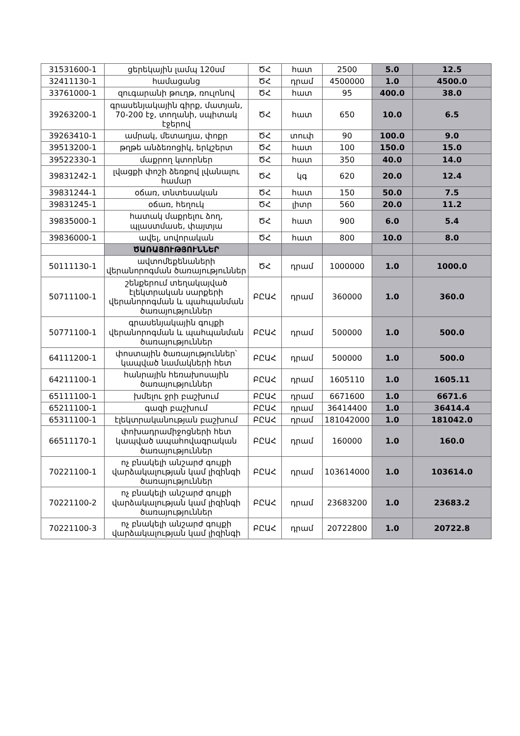| 31531600-1 | ցերեկային լամպ 120սմ | ԾՀ | հատ | 2500 | 5.0 | 12.5 |
| 32411130-1 | համացանց | ԾՀ | դրամ | 4500000 | 1.0 | 4500.0 |
| 33761000-1 | զուգարանի թուղթ, ռուլոնով | ԾՀ | հատ | 95 | 400.0 | 38.0 |
| 39263200-1 | գրասենյակային գիրք, մատյան, 70-200 էջ, տողանի, սպիտակ էջերով | ԾՀ | հատ | 650 | 10.0 | 6.5 |
| 39263410-1 | ամրակ, մետաղյա, փոքր | ԾՀ | տուփ | 90 | 100.0 | 9.0 |
| 39513200-1 | թղթե անձեռոցիկ, երկշերտ | ԾՀ | հատ | 100 | 150.0 | 15.0 |
| 39522330-1 | մաքրող կտորներ | ԾՀ | հատ | 350 | 40.0 | 14.0 |
| 39831242-1 | լվացքի փոշի ձեռքով լվանալու համար | ԾՀ | կգ | 620 | 20.0 | 12.4 |
| 39831244-1 | օճառ, տնտեսական | ԾՀ | հատ | 150 | 50.0 | 7.5 |
| 39831245-1 | օճառ, հեղուկ | ԾՀ | լիտր | 560 | 20.0 | 11.2 |
| 39835000-1 | հատակ մաքրելու ձող, պլաստմասե, փայտյա | ԾՀ | հատ | 900 | 6.0 | 5.4 |
| 39836000-1 | ավել, սովորական | ԾՀ | հատ | 800 | 10.0 | 8.0 |
| | ԾԱՌԱՅՈՒԹՅՈՒՆՆԵՐ | | | | | |
| 50111130-1 | ավտոմեքենաների վերանորոգման ծառայություններ | ԾՀ | դրամ | 1000000 | 1.0 | 1000.0 |
| 50711100-1 | շենքերում տեղակայված էլեկտրական սարքերի վերանորոգման և պահպանման ծառայություններ | ԲԸԱՀ | դրամ | 360000 | 1.0 | 360.0 |
| 50771100-1 | գրասենյակային գույքի վերանորոգման և պահպանման ծառայություններ | ԲԸԱՀ | դրամ | 500000 | 1.0 | 500.0 |
| 64111200-1 | փոստային ծառայություններ՝ կապված նամակների հետ | ԲԸԱՀ | դրամ | 500000 | 1.0 | 500.0 |
| 64211100-1 | հանրային հեռախոսային ծառայություններ | ԲԸԱՀ | դրամ | 1605110 | 1.0 | 1605.11 |
| 65111100-1 | խմելու ջրի բաշխում | ԲԸԱՀ | դրամ | 6671600 | 1.0 | 6671.6 |
| 65211100-1 | գազի բաշխում | ԲԸԱՀ | դրամ | 36414400 | 1.0 | 36414.4 |
| 65311100-1 | էլեկտրականության բաշխում | ԲԸԱՀ | դրամ | 181042000 | 1.0 | 181042.0 |
| 66511170-1 | փոխադրամիջոցների հետ կապված ապահովագրական ծառայություններ | ԲԸԱՀ | դրամ | 160000 | 1.0 | 160.0 |
| 70221100-1 | ոչ բնակելի անշարժ գույքի վարձակալության կամ լիզինգի ծառայություններ | ԲԸԱՀ | դրամ | 103614000 | 1.0 | 103614.0 |
| 70221100-2 | ոչ բնակելի անշարժ գույքի վարձակալության կամ լիզինգի ծառայություններ | ԲԸԱՀ | դրամ | 23683200 | 1.0 | 23683.2 |
| 70221100-3 | ոչ բնակելի անշարժ գույքի վարձակալության կամ լիզինգի | ԲԸԱՀ | դրամ | 20722800 | 1.0 | 20722.8 |